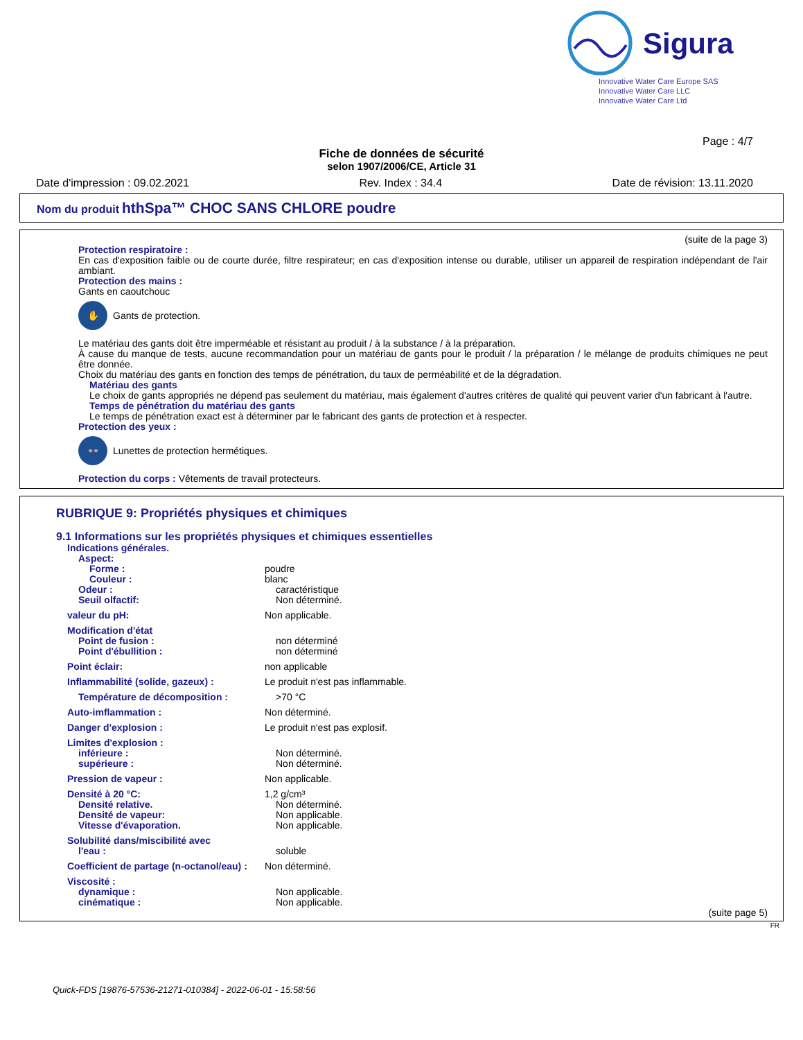Sigura
Innovative Water Care Europe SAS
Innovative Water Care LLC
Innovative Water Care Ltd
Page : 4/7
Fiche de données de sécurité
selon 1907/2006/CE, Article 31
Date d'impression : 09.02.2021 Rev. Index : 34.4 Date de révision: 13.11.2020
Nom du produit hthSpa™ CHOC SANS CHLORE poudre
(suite de la page 3)
Protection respiratoire :
En cas d'exposition faible ou de courte durée, filtre respirateur; en cas d'exposition intense ou durable, utiliser un appareil de respiration indépendant de l'air ambiant.
Protection des mains :
Gants en caoutchouc
✋ Gants de protection.
Le matériau des gants doit être imperméable et résistant au produit / à la substance / à la préparation.
À cause du manque de tests, aucune recommandation pour un matériau de gants pour le produit / la préparation / le mélange de produits chimiques ne peut être donnée.
Choix du matériau des gants en fonction des temps de pénétration, du taux de perméabilité et de la dégradation.
Matériau des gants
Le choix de gants appropriés ne dépend pas seulement du matériau, mais également d'autres critères de qualité qui peuvent varier d'un fabricant à l'autre.
Temps de pénétration du matériau des gants
Le temps de pénétration exact est à déterminer par le fabricant des gants de protection et à respecter.
Protection des yeux :
👓 Lunettes de protection hermétiques.
Protection du corps : Vêtements de travail protecteurs.
RUBRIQUE 9: Propriétés physiques et chimiques
9.1 Informations sur les propriétés physiques et chimiques essentielles
Indications générales.
Aspect:
Forme : poudre
Couleur : blanc
Odeur : caractéristique
Seuil olfactif: Non déterminé.
valeur du pH: Non applicable.
Modification d'état
Point de fusion : non déterminé
Point d'ébullition : non déterminé
Point éclair: non applicable
Inflammabilité (solide, gazeux) : Le produit n'est pas inflammable.
Température de décomposition : >70 °C
Auto-imflammation : Non déterminé.
Danger d'explosion : Le produit n'est pas explosif.
Limites d'explosion :
inférieure : Non déterminé.
supérieure : Non déterminé.
Pression de vapeur : Non applicable.
Densité à 20 °C: 1,2 g/cm³
Densité relative. Non déterminé.
Densité de vapeur: Non applicable.
Vitesse d'évaporation. Non applicable.
Solubilité dans/miscibilité avec
l'eau : soluble
Coefficient de partage (n-octanol/eau) : Non déterminé.
Viscosité :
dynamique : Non applicable.
cinématique : Non applicable.
(suite page 5)
FR
Quick-FDS [19876-57536-21271-010384] - 2022-06-01 - 15:58:56